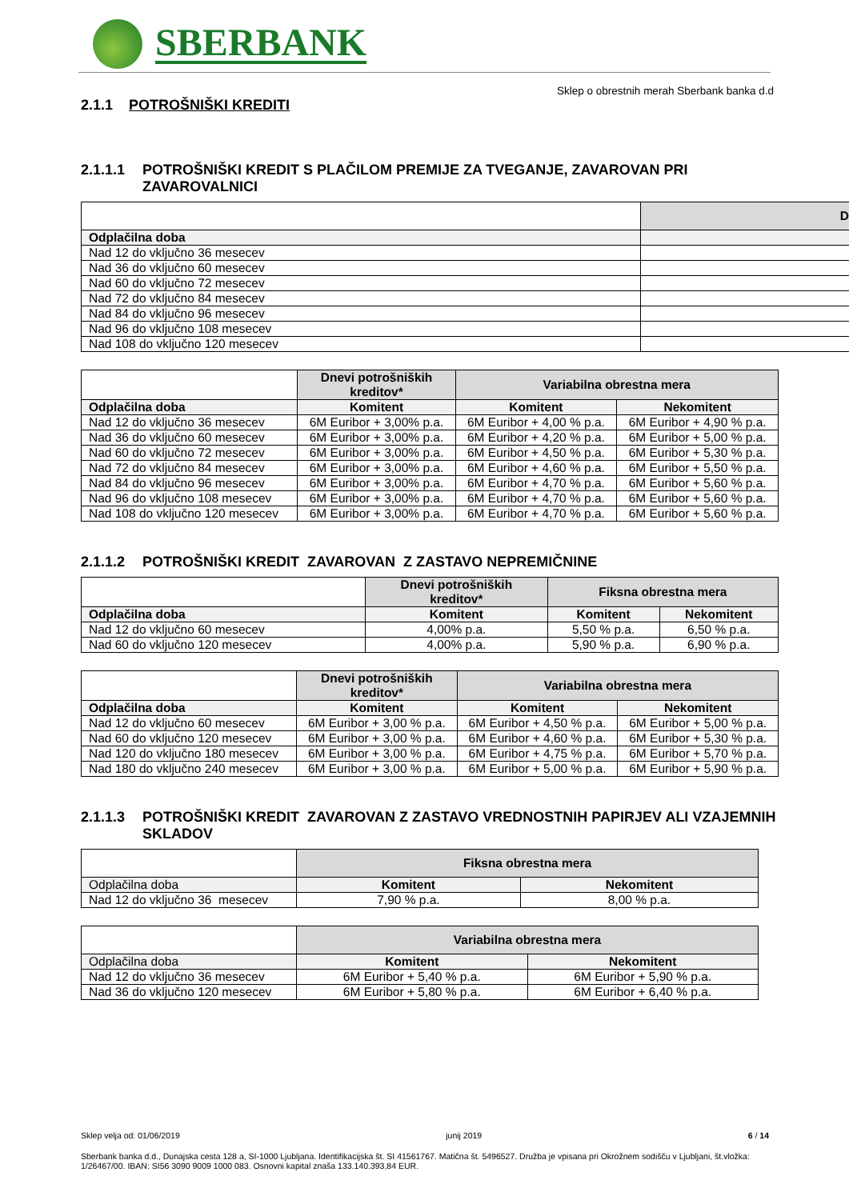SBERBANK
Sklep o obrestnih merah Sberbank banka d.d
2.1.1 POTROŠNIŠKI KREDITI
2.1.1.1 POTROŠNIŠKI KREDIT S PLAČILOM PREMIJE ZA TVEGANJE, ZAVAROVAN PRI ZAVAROVALNICI
| | D |
| Odplačilna doba | |
| Nad 12 do vključno 36 mesecev | |
| Nad 36 do vključno 60 mesecev | |
| Nad 60 do vključno 72 mesecev | |
| Nad 72 do vključno 84 mesecev | |
| Nad 84 do vključno 96 mesecev | |
| Nad 96 do vključno 108 mesecev | |
| Nad 108 do vključno 120 mesecev | |
| | Dnevi potrošniških kreditov* | Variabilna obrestna mera | |
| Odplačilna doba | Komitent | Komitent | Nekomitent |
| Nad 12 do vključno 36 mesecev | 6M Euribor + 3,00% p.a. | 6M Euribor + 4,00 % p.a. | 6M Euribor + 4,90 % p.a. |
| Nad 36 do vključno 60 mesecev | 6M Euribor + 3,00% p.a. | 6M Euribor + 4,20 % p.a. | 6M Euribor + 5,00 % p.a. |
| Nad 60 do vključno 72 mesecev | 6M Euribor + 3,00% p.a. | 6M Euribor + 4,50 % p.a. | 6M Euribor + 5,30 % p.a. |
| Nad 72 do vključno 84 mesecev | 6M Euribor + 3,00% p.a. | 6M Euribor + 4,60 % p.a. | 6M Euribor + 5,50 % p.a. |
| Nad 84 do vključno 96 mesecev | 6M Euribor + 3,00% p.a. | 6M Euribor + 4,70 % p.a. | 6M Euribor + 5,60 % p.a. |
| Nad 96 do vključno 108 mesecev | 6M Euribor + 3,00% p.a. | 6M Euribor + 4,70 % p.a. | 6M Euribor + 5,60 % p.a. |
| Nad 108 do vključno 120 mesecev | 6M Euribor + 3,00% p.a. | 6M Euribor + 4,70 % p.a. | 6M Euribor + 5,60 % p.a. |
2.1.1.2 POTROŠNIŠKI KREDIT ZAVAROVAN Z ZASTAVO NEPREMIČNINE
| | Dnevi potrošniških kreditov* | Fiksna obrestna mera | |
| Odplačilna doba | Komitent | Komitent | Nekomitent |
| Nad 12 do vključno 60 mesecev | 4,00% p.a. | 5,50 % p.a. | 6,50 % p.a. |
| Nad 60 do vključno 120 mesecev | 4,00% p.a. | 5,90 % p.a. | 6,90 % p.a. |
| | Dnevi potrošniških kreditov* | Variabilna obrestna mera | |
| Odplačilna doba | Komitent | Komitent | Nekomitent |
| Nad 12 do vključno 60 mesecev | 6M Euribor + 3,00 % p.a. | 6M Euribor + 4,50 % p.a. | 6M Euribor + 5,00 % p.a. |
| Nad 60 do vključno 120 mesecev | 6M Euribor + 3,00 % p.a. | 6M Euribor + 4,60 % p.a. | 6M Euribor + 5,30 % p.a. |
| Nad 120 do vključno 180 mesecev | 6M Euribor + 3,00 % p.a. | 6M Euribor + 4,75 % p.a. | 6M Euribor + 5,70 % p.a. |
| Nad 180 do vključno 240 mesecev | 6M Euribor + 3,00 % p.a. | 6M Euribor + 5,00 % p.a. | 6M Euribor + 5,90 % p.a. |
2.1.1.3 POTROŠNIŠKI KREDIT ZAVAROVAN Z ZASTAVO VREDNOSTNIH PAPIRJEV ALI VZAJEMNIH SKLADOV
| | Fiksna obrestna mera | |
| Odplačilna doba | Komitent | Nekomitent |
| Nad 12 do vključno 36 mesecev | 7,90 % p.a. | 8,00 % p.a. |
| | Variabilna obrestna mera | |
| Odplačilna doba | Komitent | Nekomitent |
| Nad 12 do vključno 36 mesecev | 6M Euribor + 5,40 % p.a. | 6M Euribor + 5,90 % p.a. |
| Nad 36 do vključno 120 mesecev | 6M Euribor + 5,80 % p.a. | 6M Euribor + 6,40 % p.a. |
Sklep velja od: 01/06/2019 junij 2019 6 / 14
Sberbank banka d.d., Dunajska cesta 128 a, SI-1000 Ljubljana. Identifikacijska št. SI 41561767. Matična št. 5496527. Družba je vpisana pri Okrožnem sodišču v Ljubljani, št.vložka: 1/26467/00. IBAN: SI56 3090 9009 1000 083. Osnovni kapital znaša 133.140.393,84 EUR.